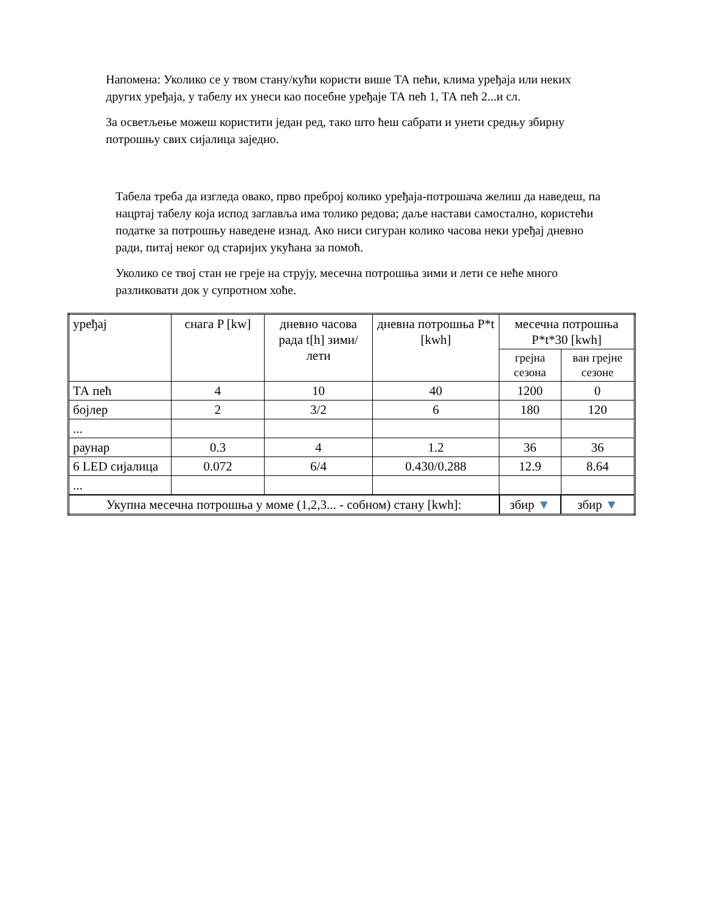Напомена: Уколико се у твом стану/кући користи више ТА пећи, клима уређаја или неких других уређаја, у табелу их унеси као посебне уређаје ТА пећ 1, ТА пећ 2...и сл.
За осветљење можеш користити један ред, тако што ћеш сабрати и унети средњу збирну потрошњу свих сијалица заједно.
Табела треба да изгледа овако, прво преброј колико уређаја-потрошача желиш да наведеш, па нацртај табелу која испод заглавља има толико редова; даље настави самостално, користећи податке за потрошњу наведене изнад. Ако ниси сигуран колико часова неки уређај дневно ради, питај неког од старијих укућана за помоћ.
Уколико се твој стан не греје на струју, месечна потрошња зими и лети се неће много разликовати док у супротном хоће.
| уређај | снага P [kw] | дневно часова рада t[h] зими/лети | дневна потрошња P*t [kwh] | месечна потрошња P*t*30 [kwh] | |
| --- | --- | --- | --- | --- | --- |
| | | | | грејна сезона | ван грејне сезоне |
| ТА пећ | 4 | 10 | 40 | 1200 | 0 |
| бојлер | 2 | 3/2 | 6 | 180 | 120 |
| ... | | | | | |
| раунар | 0.3 | 4 | 1.2 | 36 | 36 |
| 6 LED сијалица | 0.072 | 6/4 | 0.430/0.288 | 12.9 | 8.64 |
| ... | | | | | |
| Укупна месечна потрошња у моме (1,2,3... - собном) стану [kwh]: | | | | збир ▼ | збир ▼ |